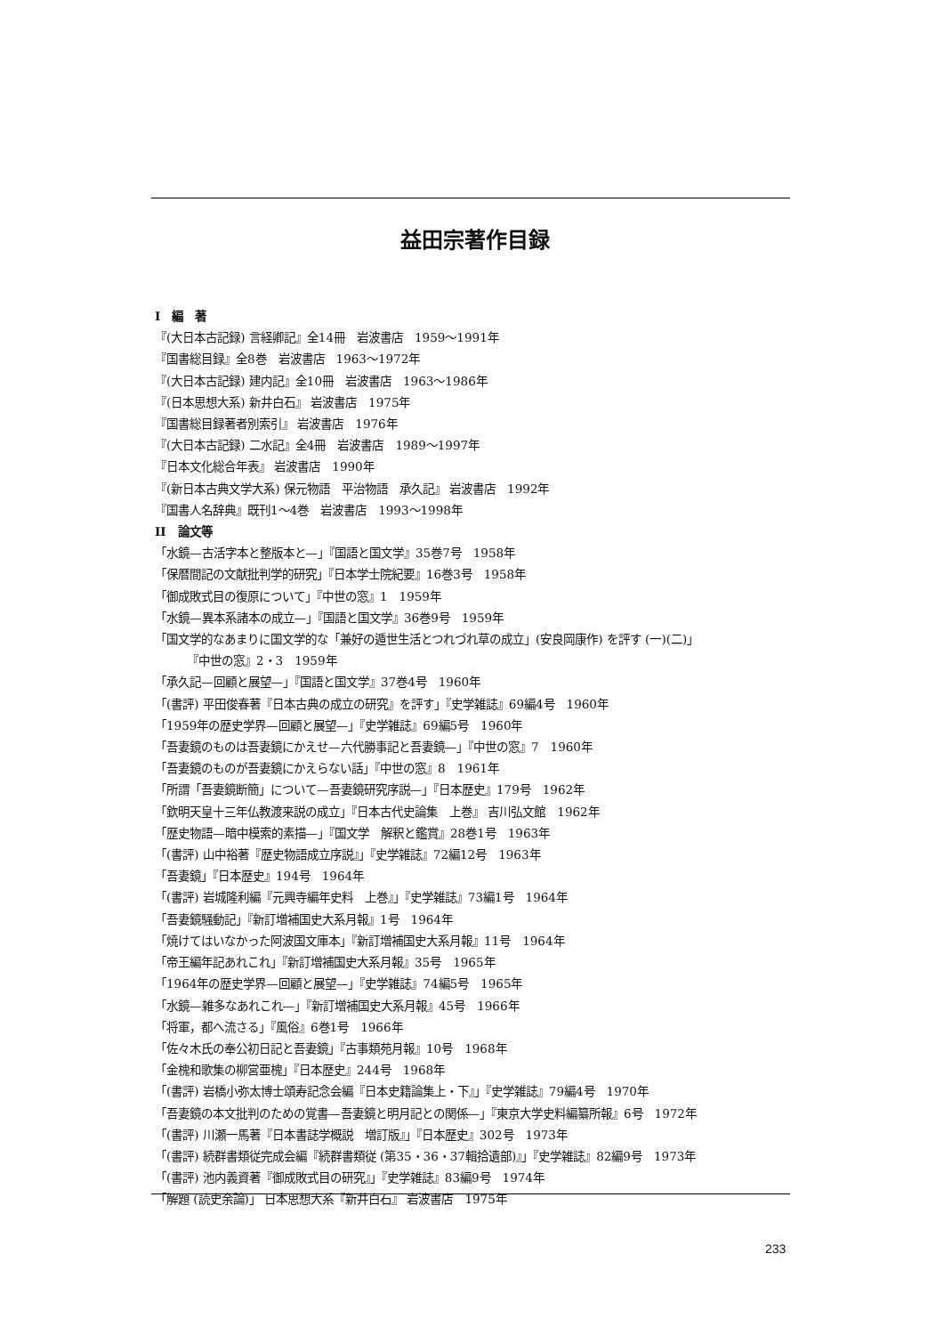益田宗著作目録
I　編　著
『(大日本古記録) 言経卿記』全14冊　岩波書店　1959〜1991年
『国書総目録』全8巻　岩波書店　1963〜1972年
『(大日本古記録) 建内記』全10冊　岩波書店　1963〜1986年
『(日本思想大系) 新井白石』 岩波書店　1975年
『国書総目録著者別索引』 岩波書店　1976年
『(大日本古記録) 二水記』全4冊　岩波書店　1989〜1997年
『日本文化総合年表』 岩波書店　1990年
『(新日本古典文学大系) 保元物語　平治物語　承久記』 岩波書店　1992年
『国書人名辞典』既刊1〜4巻　岩波書店　1993〜1998年
II　論文等
「水鏡—古活字本と整版本と—」『国語と国文学』35巻7号　1958年
「保暦間記の文献批判学的研究」『日本学士院紀要』16巻3号　1958年
「御成敗式目の復原について」『中世の窓』1　1959年
「水鏡—異本系諸本の成立—」『国語と国文学』36巻9号　1959年
「国文学的なあまりに国文学的な「兼好の遁世生活とつれづれ草の成立」(安良岡康作) を評す (一)(二)」
『中世の窓』2・3　1959年
「承久記—回顧と展望—」『国語と国文学』37巻4号　1960年
「(書評) 平田俊春著『日本古典の成立の研究』を評す」『史学雑誌』69編4号　1960年
「1959年の歴史学界—回顧と展望—」『史学雑誌』69編5号　1960年
「吾妻鏡のものは吾妻鏡にかえせ—六代勝事記と吾妻鏡—」『中世の窓』7　1960年
「吾妻鏡のものが吾妻鏡にかえらない話」『中世の窓』8　1961年
「所謂「吾妻鏡断簡」について—吾妻鏡研究序説—」『日本歴史』179号　1962年
「欽明天皇十三年仏教渡来説の成立」『日本古代史論集　上巻』 吉川弘文館　1962年
「歴史物語—暗中模索的素描—」『国文学　解釈と鑑賞』28巻1号　1963年
「(書評) 山中裕著『歴史物語成立序説』」『史学雑誌』72編12号　1963年
「吾妻鏡」『日本歴史』194号　1964年
「(書評) 岩城隆利編『元興寺編年史料　上巻』」『史学雑誌』73編1号　1964年
「吾妻鏡騒動記」『新訂増補国史大系月報』1号　1964年
「焼けてはいなかった阿波国文庫本」『新訂増補国史大系月報』11号　1964年
「帝王編年記あれこれ」『新訂増補国史大系月報』35号　1965年
「1964年の歴史学界—回顧と展望—」『史学雑誌』74編5号　1965年
「水鏡—雑多なあれこれ—」『新訂増補国史大系月報』45号　1966年
「将軍，都へ流さる」『風俗』6巻1号　1966年
「佐々木氏の奉公初日記と吾妻鏡」『古事類苑月報』10号　1968年
「金槐和歌集の柳営亜槐」『日本歴史』244号　1968年
「(書評) 岩橋小弥太博士頌寿記念会編『日本史籍論集上・下』」『史学雑誌』79編4号　1970年
「吾妻鏡の本文批判のための覚書—吾妻鏡と明月記との関係—」『東京大学史料編纂所報』6号　1972年
「(書評) 川瀬一馬著『日本書誌学概説　増訂版』」『日本歴史』302号　1973年
「(書評) 続群書類従完成会編『続群書類従 (第35・36・37輯拾遺部)』」『史学雑誌』82編9号　1973年
「(書評) 池内義資著『御成敗式目の研究』」『史学雑誌』83編9号　1974年
「解題 (読史余論)」 日本思想大系『新井白石』 岩波書店　1975年
233